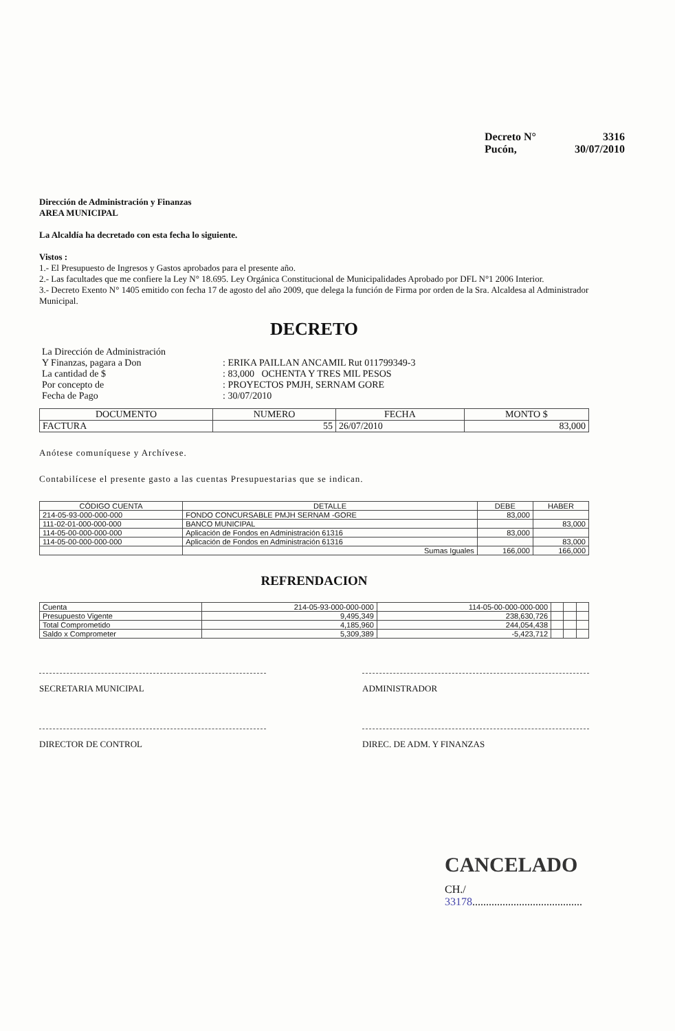Decreto N° 3316
Pucón, 30/07/2010
Dirección de Administración y Finanzas
AREA MUNICIPAL
La Alcaldía ha decretado con esta fecha lo siguiente.
Vistos :
1.- El Presupuesto de Ingresos y Gastos aprobados para el presente año.
2.- Las facultades que me confiere la Ley N° 18.695. Ley Orgánica Constitucional de Municipalidades Aprobado por DFL N°1 2006 Interior.
3.- Decreto Exento N° 1405 emitido con fecha 17 de agosto del año 2009, que delega la función de Firma por orden de la Sra. Alcaldesa al Administrador Municipal.
DECRETO
| La Dirección de Administración | |
| Y Finanzas, pagara a Don | : ERIKA PAILLAN ANCAMIL Rut 011799349-3 |
| La cantidad de $ | : 83,000 OCHENTA Y TRES MIL PESOS |
| Por concepto de | : PROYECTOS PMJH, SERNAM GORE |
| Fecha de Pago | : 30/07/2010 |
| DOCUMENTO | NUMERO | FECHA | MONTO $ |
| --- | --- | --- | --- |
| FACTURA | 55 | 26/07/2010 | 83,000 |
Anótese comuníquese y Archívese.
Contabilícese el presente gasto a las cuentas Presupuestarias que se indican.
| CÓDIGO CUENTA | DETALLE | DEBE | HABER |
| --- | --- | --- | --- |
| 214-05-93-000-000-000 | FONDO CONCURSABLE PMJH SERNAM -GORE | 83,000 | |
| 111-02-01-000-000-000 | BANCO MUNICIPAL | | 83,000 |
| 114-05-00-000-000-000 | Aplicación de Fondos en Administración 61316 | 83,000 | |
| 114-05-00-000-000-000 | Aplicación de Fondos en Administración 61316 | | 83,000 |
| | Sumas Iguales | 166,000 | 166,000 |
REFRENDACION
| Cuenta | 214-05-93-000-000-000 | 114-05-00-000-000-000 | | | |
| Presupuesto Vigente | 9,495,349 | 238,630,726 | | | |
| Total Comprometido | 4,185,960 | 244,054,438 | | | |
| Saldo x Comprometer | 5,309,389 | -5,423,712 | | | |
SECRETARIA MUNICIPAL ADMINISTRADOR
DIRECTOR DE CONTROL DIREC. DE ADM. Y FINANZAS
CANCELADO
CH./ 33178........................................